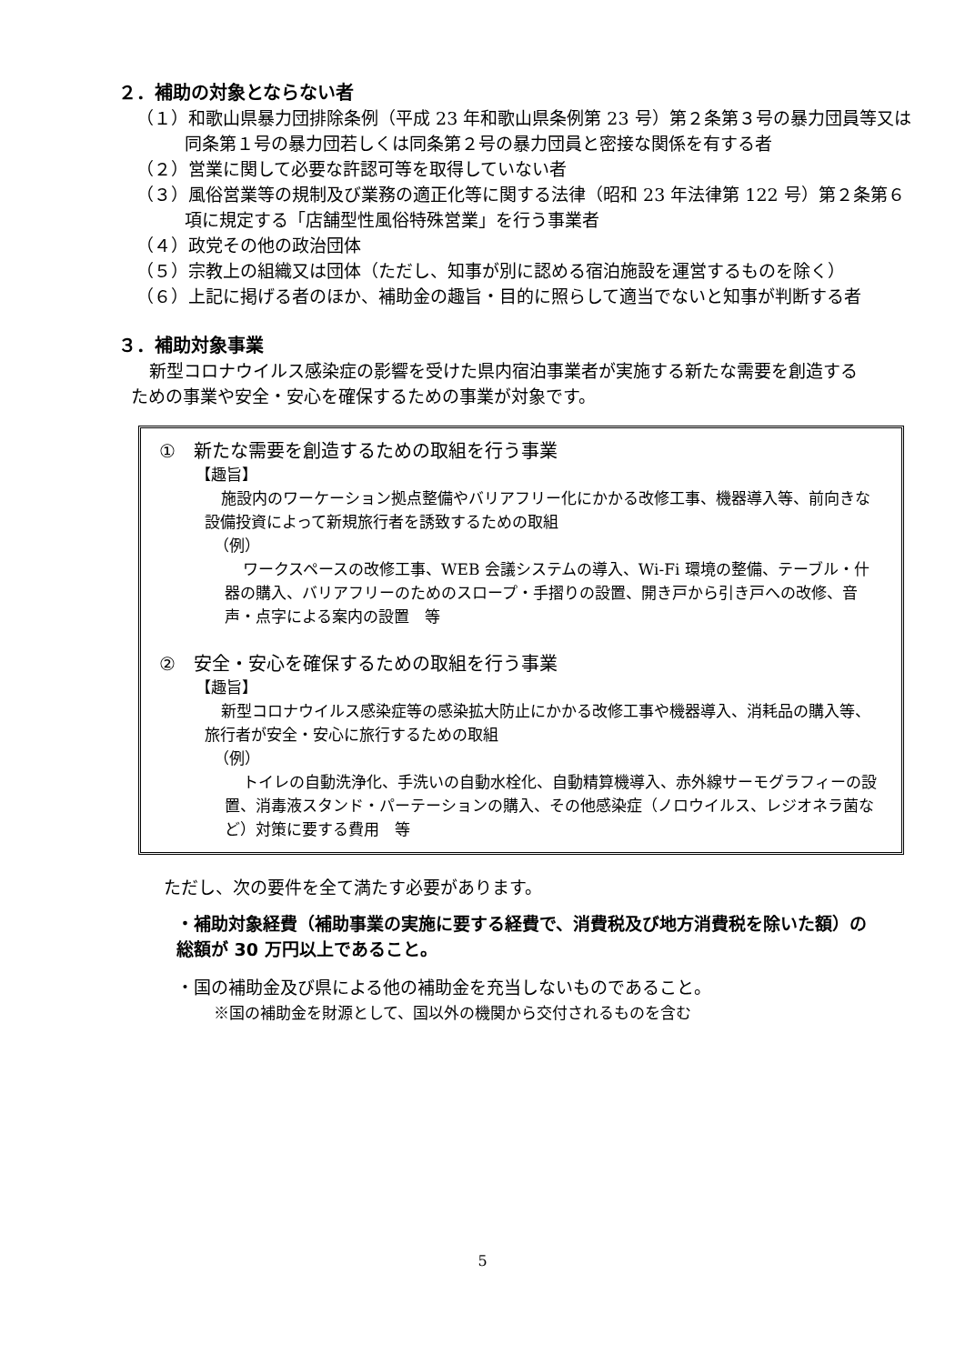２．補助の対象とならない者
（１）和歌山県暴力団排除条例（平成 23 年和歌山県条例第 23 号）第２条第３号の暴力団員等又は同条第１号の暴力団若しくは同条第２号の暴力団員と密接な関係を有する者
（２）営業に関して必要な許認可等を取得していない者
（３）風俗営業等の規制及び業務の適正化等に関する法律（昭和 23 年法律第 122 号）第２条第６項に規定する「店舗型性風俗特殊営業」を行う事業者
（４）政党その他の政治団体
（５）宗教上の組織又は団体（ただし、知事が別に認める宿泊施設を運営するものを除く）
（６）上記に掲げる者のほか、補助金の趣旨・目的に照らして適当でないと知事が判断する者
３．補助対象事業
新型コロナウイルス感染症の影響を受けた県内宿泊事業者が実施する新たな需要を創造するための事業や安全・安心を確保するための事業が対象です。
①　新たな需要を創造するための取組を行う事業
【趣旨】
施設内のワーケーション拠点整備やバリアフリー化にかかる改修工事、機器導入等、前向きな設備投資によって新規旅行者を誘致するための取組
（例）
ワークスペースの改修工事、WEB 会議システムの導入、Wi-Fi 環境の整備、テーブル・什器の購入、バリアフリーのためのスロープ・手摺りの設置、開き戸から引き戸への改修、音声・点字による案内の設置　等
②　安全・安心を確保するための取組を行う事業
【趣旨】
新型コロナウイルス感染症等の感染拡大防止にかかる改修工事や機器導入、消耗品の購入等、旅行者が安全・安心に旅行するための取組
（例）
トイレの自動洗浄化、手洗いの自動水栓化、自動精算機導入、赤外線サーモグラフィーの設置、消毒液スタンド・パーテーションの購入、その他感染症（ノロウイルス、レジオネラ菌など）対策に要する費用　等
ただし、次の要件を全て満たす必要があります。
・補助対象経費（補助事業の実施に要する経費で、消費税及び地方消費税を除いた額）の総額が 30 万円以上であること。
・国の補助金及び県による他の補助金を充当しないものであること。
※国の補助金を財源として、国以外の機関から交付されるものを含む
5